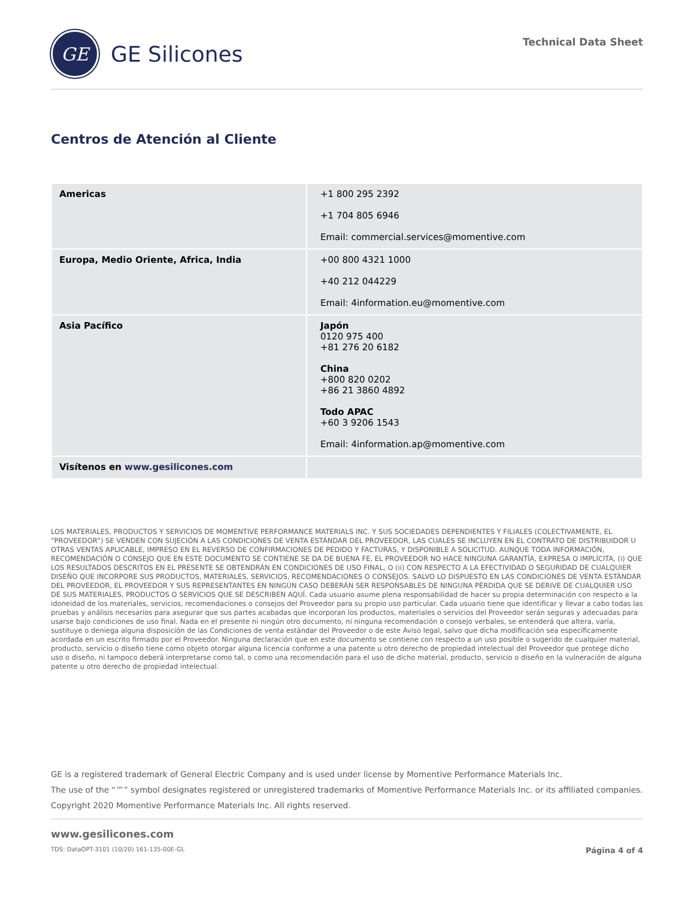GE
GE Silicones
Technical Data Sheet
Centros de Atención al Cliente
| Americas | +1 800 295 2392 +1 704 805 6946 Email: commercial.services@momentive.com |
| Europa, Medio Oriente, Africa, India | +00 800 4321 1000 +40 212 044229 Email: 4information.eu@momentive.com |
| Asia Pacífico | Japón 0120 975 400 +81 276 20 6182 China +800 820 0202 +86 21 3860 4892 Todo APAC +60 3 9206 1543 Email: 4information.ap@momentive.com |
| Visítenos en www.gesilicones.com | |
LOS MATERIALES, PRODUCTOS Y SERVICIOS DE MOMENTIVE PERFORMANCE MATERIALS INC. Y SUS SOCIEDADES DEPENDIENTES Y FILIALES (COLECTIVAMENTE, EL “PROVEEDOR”) SE VENDEN CON SUJECIÓN A LAS CONDICIONES DE VENTA ESTÁNDAR DEL PROVEEDOR, LAS CUALES SE INCLUYEN EN EL CONTRATO DE DISTRIBUIDOR U OTRAS VENTAS APLICABLE, IMPRESO EN EL REVERSO DE CONFIRMACIONES DE PEDIDO Y FACTURAS, Y DISPONIBLE A SOLICITUD. AUNQUE TODA INFORMACIÓN, RECOMENDACIÓN O CONSEJO QUE EN ESTE DOCUMENTO SE CONTIENE SE DA DE BUENA FE, EL PROVEEDOR NO HACE NINGUNA GARANTÍA, EXPRESA O IMPLÍCITA, (i) QUE LOS RESULTADOS DESCRITOS EN EL PRESENTE SE OBTENDRÁN EN CONDICIONES DE USO FINAL, O (ii) CON RESPECTO A LA EFECTIVIDAD O SEGURIDAD DE CUALQUIER DISEÑO QUE INCORPORE SUS PRODUCTOS, MATERIALES, SERVICIOS, RECOMENDACIONES O CONSEJOS. SALVO LO DISPUESTO EN LAS CONDICIONES DE VENTA ESTÁNDAR DEL PROVEEDOR, EL PROVEEDOR Y SUS REPRESENTANTES EN NINGÚN CASO DEBERÁN SER RESPONSABLES DE NINGUNA PÉRDIDA QUE SE DERIVE DE CUALQUIER USO DE SUS MATERIALES, PRODUCTOS O SERVICIOS QUE SE DESCRIBEN AQUÍ. Cada usuario asume plena responsabilidad de hacer su propia determinación con respecto a la idoneidad de los materiales, servicios, recomendaciones o consejos del Proveedor para su propio uso particular. Cada usuario tiene que identificar y llevar a cabo todas las pruebas y análisis necesarios para asegurar que sus partes acabadas que incorporan los productos, materiales o servicios del Proveedor serán seguras y adecuadas para usarse bajo condiciones de uso final. Nada en el presente ni ningún otro documento, ni ninguna recomendación o consejo verbales, se entenderá que altera, varía, sustituye o deniega alguna disposición de las Condiciones de venta estándar del Proveedor o de este Aviso legal, salvo que dicha modificación sea específicamente acordada en un escrito firmado por el Proveedor. Ninguna declaración que en este documento se contiene con respecto a un uso posible o sugerido de cualquier material, producto, servicio o diseño tiene como objeto otorgar alguna licencia conforme a una patente u otro derecho de propiedad intelectual del Proveedor que protege dicho uso o diseño, ni tampoco deberá interpretarse como tal, o como una recomendación para el uso de dicho material, producto, servicio o diseño en la vulneración de alguna patente u otro derecho de propiedad intelectual.
GE is a registered trademark of General Electric Company and is used under license by Momentive Performance Materials Inc.
The use of the “™” symbol designates registered or unregistered trademarks of Momentive Performance Materials Inc. or its affiliated companies.
Copyright 2020 Momentive Performance Materials Inc. All rights reserved.
www.gesilicones.com
TDS: DataOPT-3101 (10/20) 161-135-00E-GL Página 4 of 4